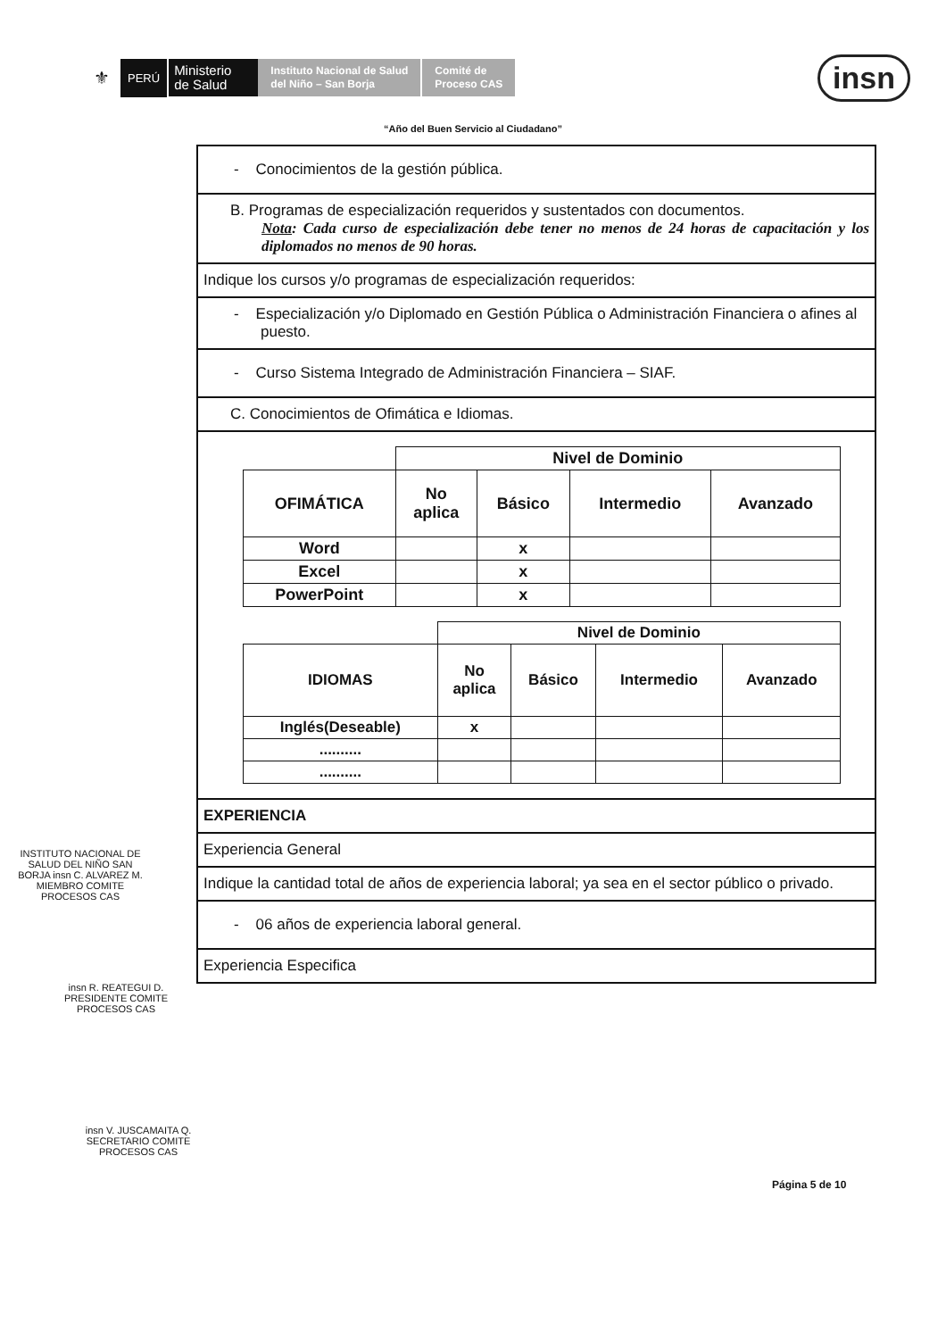⚜
PERÚ
Ministerio
de Salud
Instituto Nacional de Salud
del Niño – San Borja
Comité de
Proceso CAS
insn
“Año del Buen Servicio al Ciudadano”
- Conocimientos de la gestión pública.
B. Programas de especialización requeridos y sustentados con documentos.
Nota: Cada curso de especialización debe tener no menos de 24 horas de capacitación y los diplomados no menos de 90 horas.
Indique los cursos y/o programas de especialización requeridos:
- Especialización y/o Diplomado en Gestión Pública o Administración Financiera o afines al puesto.
- Curso Sistema Integrado de Administración Financiera – SIAF.
C. Conocimientos de Ofimática e Idiomas.
| | Nivel de Dominio | | | |
| OFIMÁTICA | No aplica | Básico | Intermedio | Avanzado |
| Word | | x | | |
| Excel | | x | | |
| PowerPoint | | x | | |
| | Nivel de Dominio | | | |
| IDIOMAS | No aplica | Básico | Intermedio | Avanzado |
| Inglés(Deseable) | x | | | |
| .......... | | | | |
| .......... | | | | |
EXPERIENCIA
Experiencia General
Indique la cantidad total de años de experiencia laboral; ya sea en el sector público o privado.
- 06 años de experiencia laboral general.
Experiencia Especifica
INSTITUTO NACIONAL DE SALUD DEL NIÑO SAN BORJA insn C. ALVAREZ M. MIEMBRO COMITE PROCESOS CAS
insn R. REATEGUI D. PRESIDENTE COMITE PROCESOS CAS
insn V. JUSCAMAITA Q. SECRETARIO COMITE PROCESOS CAS
Página 5 de 10